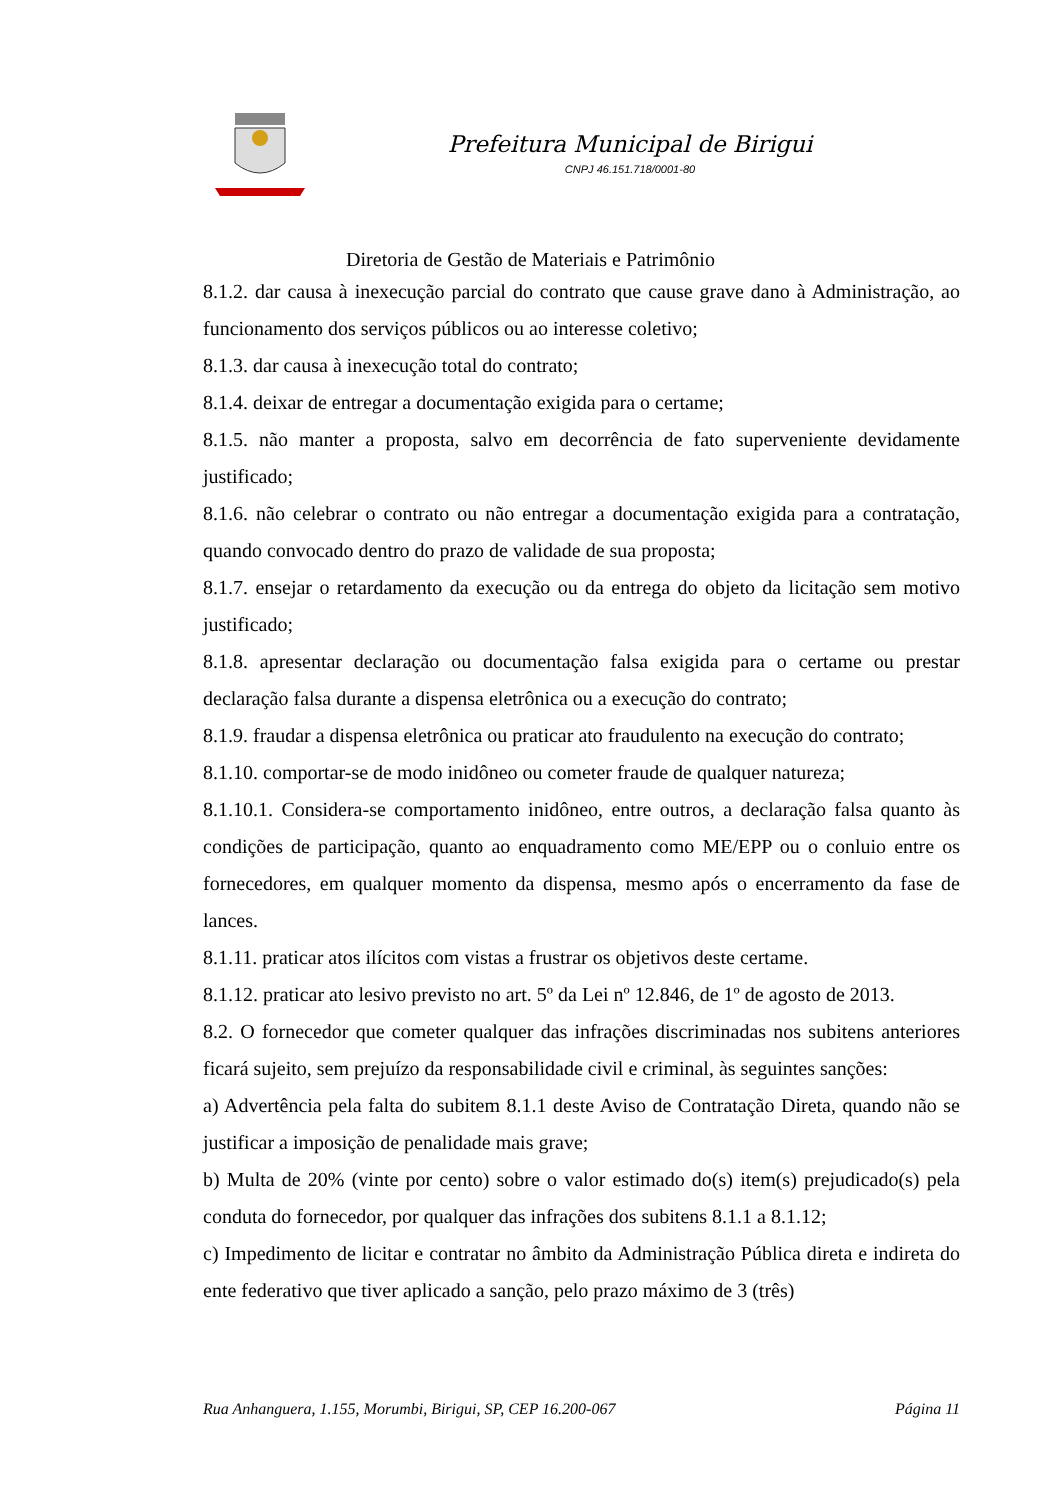Prefeitura Municipal de Birigui
CNPJ 46.151.718/0001-80
Diretoria de Gestão de Materiais e Patrimônio
8.1.2. dar causa à inexecução parcial do contrato que cause grave dano à Administração, ao funcionamento dos serviços públicos ou ao interesse coletivo;
8.1.3. dar causa à inexecução total do contrato;
8.1.4. deixar de entregar a documentação exigida para o certame;
8.1.5. não manter a proposta, salvo em decorrência de fato superveniente devidamente justificado;
8.1.6. não celebrar o contrato ou não entregar a documentação exigida para a contratação, quando convocado dentro do prazo de validade de sua proposta;
8.1.7. ensejar o retardamento da execução ou da entrega do objeto da licitação sem motivo justificado;
8.1.8. apresentar declaração ou documentação falsa exigida para o certame ou prestar declaração falsa durante a dispensa eletrônica ou a execução do contrato;
8.1.9. fraudar a dispensa eletrônica ou praticar ato fraudulento na execução do contrato;
8.1.10. comportar-se de modo inidôneo ou cometer fraude de qualquer natureza;
8.1.10.1. Considera-se comportamento inidôneo, entre outros, a declaração falsa quanto às condições de participação, quanto ao enquadramento como ME/EPP ou o conluio entre os fornecedores, em qualquer momento da dispensa, mesmo após o encerramento da fase de lances.
8.1.11. praticar atos ilícitos com vistas a frustrar os objetivos deste certame.
8.1.12. praticar ato lesivo previsto no art. 5º da Lei nº 12.846, de 1º de agosto de 2013.
8.2. O fornecedor que cometer qualquer das infrações discriminadas nos subitens anteriores ficará sujeito, sem prejuízo da responsabilidade civil e criminal, às seguintes sanções:
a) Advertência pela falta do subitem 8.1.1 deste Aviso de Contratação Direta, quando não se justificar a imposição de penalidade mais grave;
b) Multa de 20% (vinte por cento) sobre o valor estimado do(s) item(s) prejudicado(s) pela conduta do fornecedor, por qualquer das infrações dos subitens 8.1.1 a 8.1.12;
c) Impedimento de licitar e contratar no âmbito da Administração Pública direta e indireta do ente federativo que tiver aplicado a sanção, pelo prazo máximo de 3 (três)
Rua Anhanguera, 1.155, Morumbi, Birigui, SP, CEP 16.200-067 Página 11